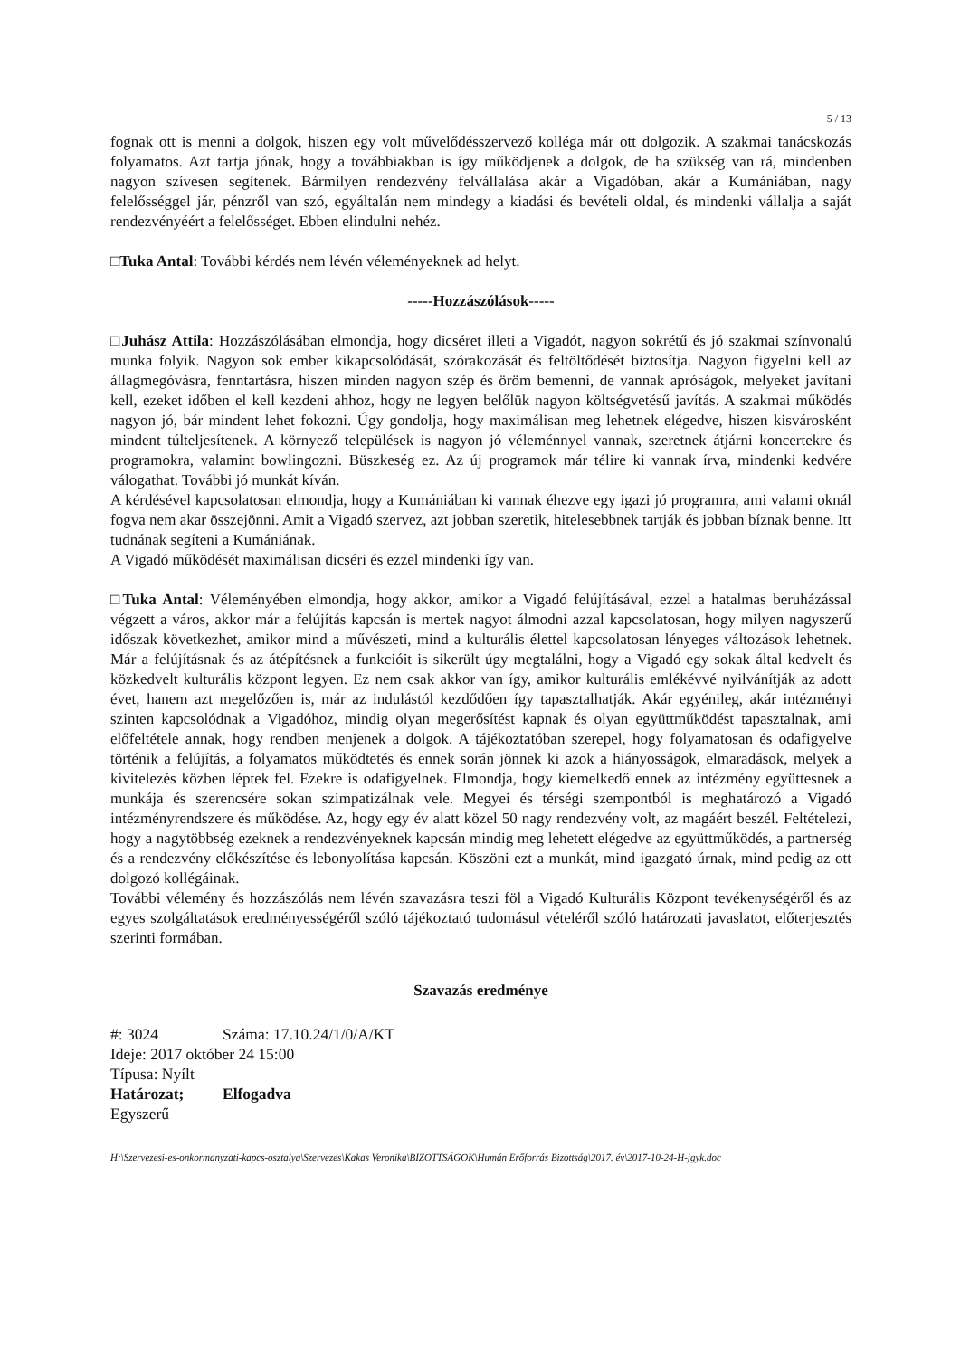5 / 13
fognak ott is menni a dolgok, hiszen egy volt művelődésszervező kolléga már ott dolgozik. A szakmai tanácskozás folyamatos. Azt tartja jónak, hogy a továbbiakban is így működjenek a dolgok, de ha szükség van rá, mindenben nagyon szívesen segítenek. Bármilyen rendezvény felvállalása akár a Vigadóban, akár a Kumániában, nagy felelősséggel jár, pénzről van szó, egyáltalán nem mindegy a kiadási és bevételi oldal, és mindenki vállalja a saját rendezvényéért a felelősséget. Ebben elindulni nehéz.
□Tuka Antal: További kérdés nem lévén véleményeknek ad helyt.
-----Hozzászólások-----
□Juhász Attila: Hozzászólásában elmondja, hogy dicséret illeti a Vigadót, nagyon sokrétű és jó szakmai színvonalú munka folyik. Nagyon sok ember kikapcsolódását, szórakozását és feltöltődését biztosítja. Nagyon figyelni kell az állagmegóvásra, fenntartásra, hiszen minden nagyon szép és öröm bemenni, de vannak apróságok, melyeket javítani kell, ezeket időben el kell kezdeni ahhoz, hogy ne legyen belőlük nagyon költségvetésű javítás. A szakmai működés nagyon jó, bár mindent lehet fokozni. Úgy gondolja, hogy maximálisan meg lehetnek elégedve, hiszen kisvárosként mindent túlteljesítenek. A környező települések is nagyon jó véleménnyel vannak, szeretnek átjárni koncertekre és programokra, valamint bowlingozni. Büszkeség ez. Az új programok már télire ki vannak írva, mindenki kedvére válogathat. További jó munkát kíván.
A kérdésével kapcsolatosan elmondja, hogy a Kumániában ki vannak éhezve egy igazi jó programra, ami valami oknál fogva nem akar összejönni. Amit a Vigadó szervez, azt jobban szeretik, hitelesebbnek tartják és jobban bíznak benne. Itt tudnának segíteni a Kumániának.
A Vigadó működését maximálisan dicséri és ezzel mindenki így van.
□Tuka Antal: Véleményében elmondja, hogy akkor, amikor a Vigadó felújításával, ezzel a hatalmas beruházással végzett a város, akkor már a felújítás kapcsán is mertek nagyot álmodni azzal kapcsolatosan, hogy milyen nagyszerű időszak következhet, amikor mind a művészeti, mind a kulturális élettel kapcsolatosan lényeges változások lehetnek. Már a felújításnak és az átépítésnek a funkcióit is sikerült úgy megtalálni, hogy a Vigadó egy sokak által kedvelt és közkedvelt kulturális központ legyen. Ez nem csak akkor van így, amikor kulturális emlékévvé nyilvánítják az adott évet, hanem azt megelőzően is, már az indulástól kezdődően így tapasztalhatják. Akár egyénileg, akár intézményi szinten kapcsolódnak a Vigadóhoz, mindig olyan megerősítést kapnak és olyan együttműködést tapasztalnak, ami előfeltétele annak, hogy rendben menjenek a dolgok. A tájékoztatóban szerepel, hogy folyamatosan és odafigyelve történik a felújítás, a folyamatos működtetés és ennek során jönnek ki azok a hiányosságok, elmaradások, melyek a kivitelezés közben léptek fel. Ezekre is odafigyelnek. Elmondja, hogy kiemelkedő ennek az intézmény együttesnek a munkája és szerencsére sokan szimpatizálnak vele. Megyei és térségi szempontból is meghatározó a Vigadó intézményrendszere és működése. Az, hogy egy év alatt közel 50 nagy rendezvény volt, az magáért beszél. Feltételezi, hogy a nagytöbbség ezeknek a rendezvényeknek kapcsán mindig meg lehetett elégedve az együttműködés, a partnerség és a rendezvény előkészítése és lebonyolítása kapcsán. Köszöni ezt a munkát, mind igazgató úrnak, mind pedig az ott dolgozó kollégáinak.
További vélemény és hozzászólás nem lévén szavazásra teszi föl a Vigadó Kulturális Központ tevékenységéről és az egyes szolgáltatások eredményességéről szóló tájékoztató tudomásul vételéről szóló határozati javaslatot, előterjesztés szerinti formában.
Szavazás eredménye
#: 3024 Száma: 17.10.24/1/0/A/KT
Ideje: 2017 október 24 15:00
Típusa: Nyílt
Határozat; Elfogadva
Egyszerű
H:\Szervezesi-es-onkormanyzati-kapcs-osztalya\Szervezes\Kakas Veronika\BIZOTTSÁGOK\Humán Erőforrás Bizottság\2017. év\2017-10-24-H-jgyk.doc